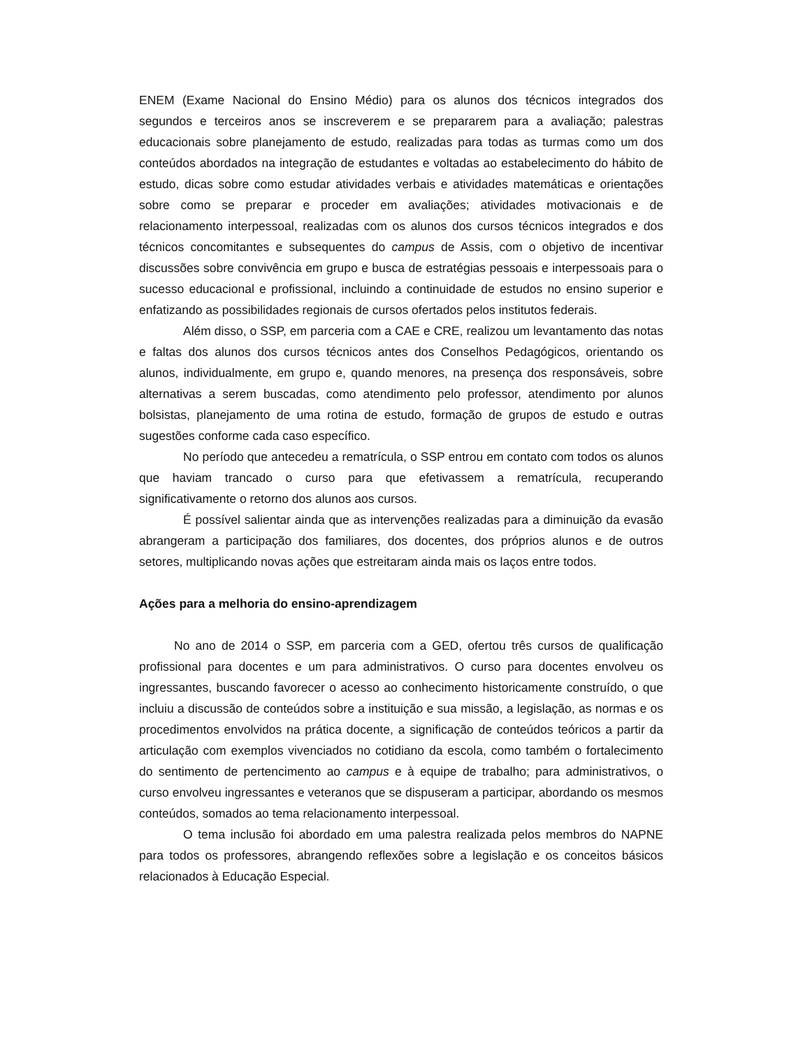ENEM (Exame Nacional do Ensino Médio) para os alunos dos técnicos integrados dos segundos e terceiros anos se inscreverem e se prepararem para a avaliação; palestras educacionais sobre planejamento de estudo, realizadas para todas as turmas como um dos conteúdos abordados na integração de estudantes e voltadas ao estabelecimento do hábito de estudo, dicas sobre como estudar atividades verbais e atividades matemáticas e orientações sobre como se preparar e proceder em avaliações; atividades motivacionais e de relacionamento interpessoal, realizadas com os alunos dos cursos técnicos integrados e dos técnicos concomitantes e subsequentes do campus de Assis, com o objetivo de incentivar discussões sobre convivência em grupo e busca de estratégias pessoais e interpessoais para o sucesso educacional e profissional, incluindo a continuidade de estudos no ensino superior e enfatizando as possibilidades regionais de cursos ofertados pelos institutos federais.
Além disso, o SSP, em parceria com a CAE e CRE, realizou um levantamento das notas e faltas dos alunos dos cursos técnicos antes dos Conselhos Pedagógicos, orientando os alunos, individualmente, em grupo e, quando menores, na presença dos responsáveis, sobre alternativas a serem buscadas, como atendimento pelo professor, atendimento por alunos bolsistas, planejamento de uma rotina de estudo, formação de grupos de estudo e outras sugestões conforme cada caso específico.
No período que antecedeu a rematrícula, o SSP entrou em contato com todos os alunos que haviam trancado o curso para que efetivassem a rematrícula, recuperando significativamente o retorno dos alunos aos cursos.
É possível salientar ainda que as intervenções realizadas para a diminuição da evasão abrangeram a participação dos familiares, dos docentes, dos próprios alunos e de outros setores, multiplicando novas ações que estreitaram ainda mais os laços entre todos.
Ações para a melhoria do ensino-aprendizagem
No ano de 2014 o SSP, em parceria com a GED, ofertou três cursos de qualificação profissional para docentes e um para administrativos. O curso para docentes envolveu os ingressantes, buscando favorecer o acesso ao conhecimento historicamente construído, o que incluiu a discussão de conteúdos sobre a instituição e sua missão, a legislação, as normas e os procedimentos envolvidos na prática docente, a significação de conteúdos teóricos a partir da articulação com exemplos vivenciados no cotidiano da escola, como também o fortalecimento do sentimento de pertencimento ao campus e à equipe de trabalho; para administrativos, o curso envolveu ingressantes e veteranos que se dispuseram a participar, abordando os mesmos conteúdos, somados ao tema relacionamento interpessoal.
O tema inclusão foi abordado em uma palestra realizada pelos membros do NAPNE para todos os professores, abrangendo reflexões sobre a legislação e os conceitos básicos relacionados à Educação Especial.